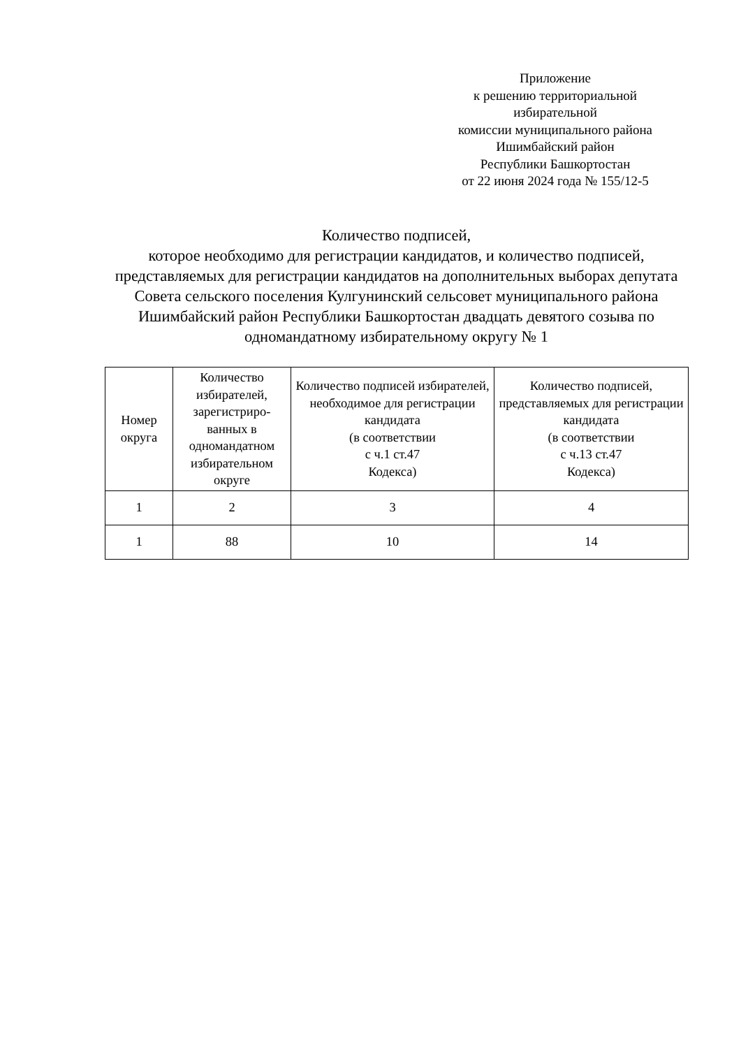Приложение
к решению территориальной
избирательной
комиссии муниципального района
Ишимбайский район
Республики Башкортостан
от 22 июня 2024 года № 155/12-5
Количество подписей,
которое необходимо для регистрации кандидатов, и количество подписей, представляемых для регистрации кандидатов на дополнительных выборах депутата Совета сельского поселения Кулгунинский сельсовет муниципального района Ишимбайский район Республики Башкортостан двадцать девятого созыва по одномандатному избирательному округу № 1
| Номер округа | Количество избирателей, зарегистриро­ванных в одномандатном избирательном округе | Количество подписей избирателей, необходимое для регистрации кандидата (в соответствии с ч.1 ст.47 Кодекса) | Количество подписей, представляемых для регистрации кандидата (в соответствии с ч.13 ст.47 Кодекса) |
| --- | --- | --- | --- |
| 1 | 2 | 3 | 4 |
| 1 | 88 | 10 | 14 |